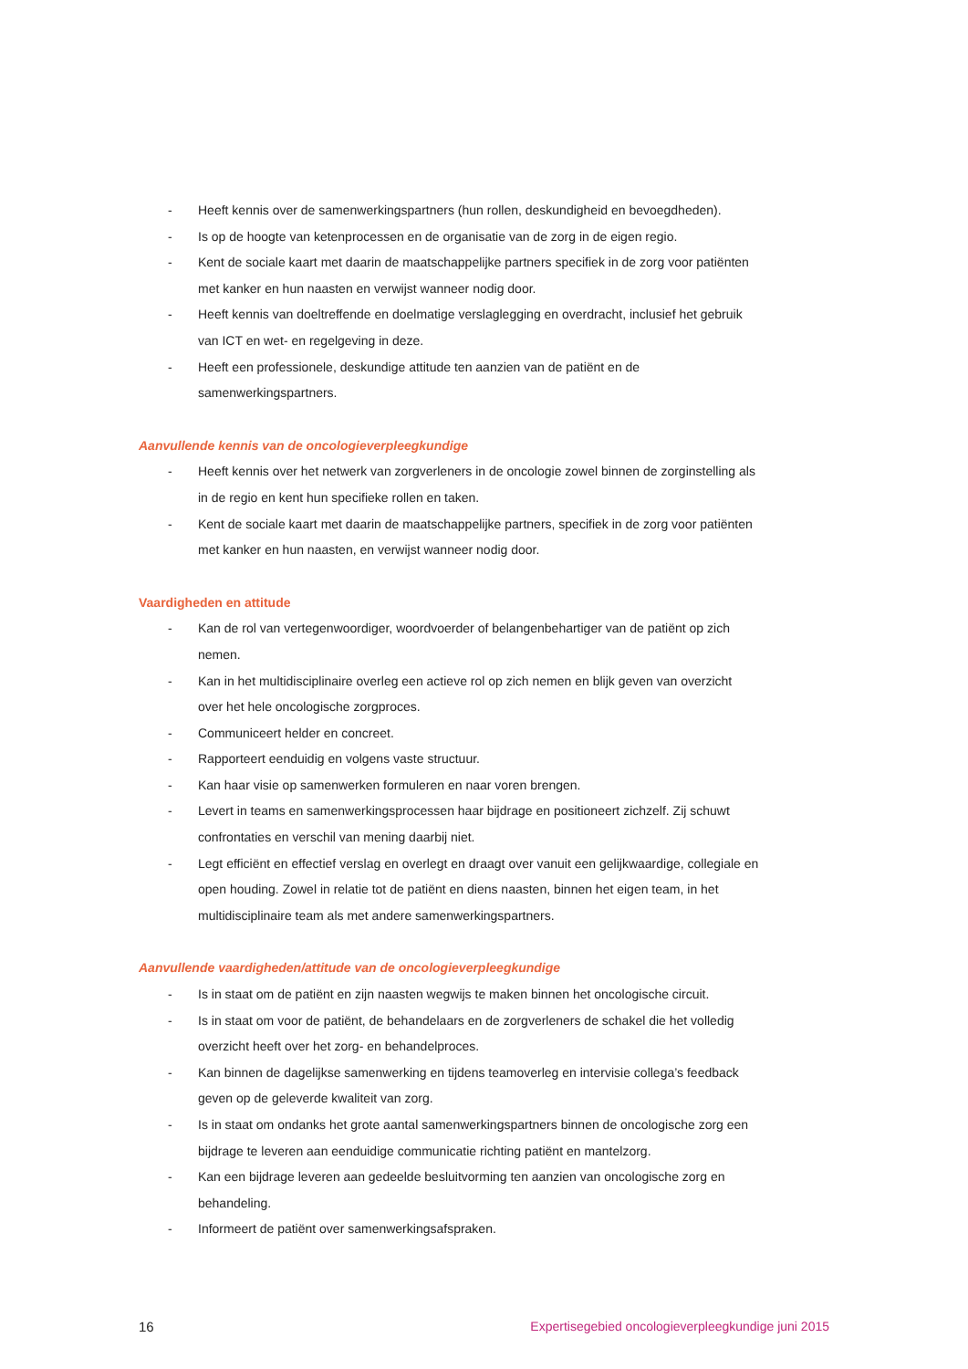- Heeft kennis over de samenwerkingspartners (hun rollen, deskundigheid en bevoegdheden).
- Is op de hoogte van ketenprocessen en de organisatie van de zorg in de eigen regio.
- Kent de sociale kaart met daarin de maatschappelijke partners specifiek in de zorg voor patiënten met kanker en hun naasten en verwijst wanneer nodig door.
- Heeft kennis van doeltreffende en doelmatige verslaglegging en overdracht, inclusief het gebruik van ICT en wet- en regelgeving in deze.
- Heeft een professionele, deskundige attitude ten aanzien van de patiënt en de samenwerkingspartners.
Aanvullende kennis van de oncologieverpleegkundige
- Heeft kennis over het netwerk van zorgverleners in de oncologie zowel binnen de zorginstelling als in de regio en kent hun specifieke rollen en taken.
- Kent de sociale kaart met daarin de maatschappelijke partners, specifiek in de zorg voor patiënten met kanker en hun naasten, en verwijst wanneer nodig door.
Vaardigheden en attitude
- Kan de rol van vertegenwoordiger, woordvoerder of belangenbehartiger van de patiënt op zich nemen.
- Kan in het multidisciplinaire overleg een actieve rol op zich nemen en blijk geven van overzicht over het hele oncologische zorgproces.
- Communiceert helder en concreet.
- Rapporteert eenduidig en volgens vaste structuur.
- Kan haar visie op samenwerken formuleren en naar voren brengen.
- Levert in teams en samenwerkingsprocessen haar bijdrage en positioneert zichzelf. Zij schuwt confrontaties en verschil van mening daarbij niet.
- Legt efficiënt en effectief verslag en overlegt en draagt over vanuit een gelijkwaardige, collegiale en open houding. Zowel in relatie tot de patiënt en diens naasten, binnen het eigen team, in het multidisciplinaire team als met andere samenwerkingspartners.
Aanvullende vaardigheden/attitude van de oncologieverpleegkundige
- Is in staat om de patiënt en zijn naasten wegwijs te maken binnen het oncologische circuit.
- Is in staat om voor de patiënt, de behandelaars en de zorgverleners de schakel die het volledig overzicht heeft over het zorg- en behandelproces.
- Kan binnen de dagelijkse samenwerking en tijdens teamoverleg en intervisie collega’s feedback geven op de geleverde kwaliteit van zorg.
- Is in staat om ondanks het grote aantal samenwerkingspartners binnen de oncologische zorg een bijdrage te leveren aan eenduidige communicatie richting patiënt en mantelzorg.
- Kan een bijdrage leveren aan gedeelde besluitvorming ten aanzien van oncologische zorg en behandeling.
- Informeert de patiënt over samenwerkingsafspraken.
16 Expertisegebied oncologieverpleegkundige juni 2015